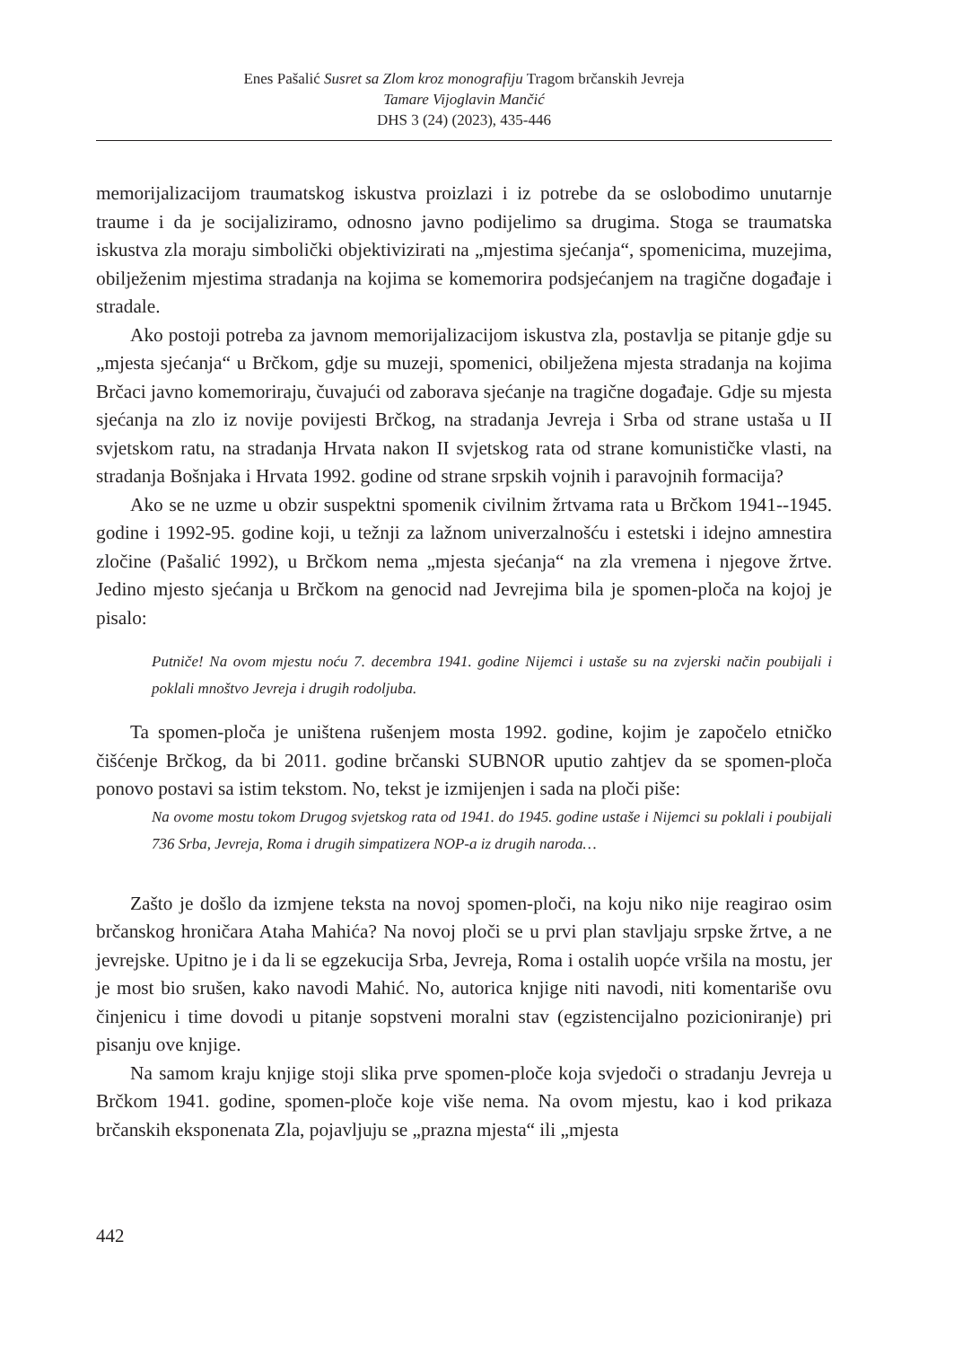Enes Pašalić Susret sa Zlom kroz monografiju Tragom brčanskih Jevreja
Tamare Vijoglavin Mančić
DHS 3 (24) (2023), 435-446
memorijalizacijom traumatskog iskustva proizlazi i iz potrebe da se oslobodimo unutarnje traume i da je socijaliziramo, odnosno javno podijelimo sa drugima. Stoga se traumatska iskustva zla moraju simbolički objektivizirati na „mjestima sjećanja“, spomenicima, muzejima, obilježenim mjestima stradanja na kojima se komemorira podsjećanjem na tragične događaje i stradale.
Ako postoji potreba za javnom memorijalizacijom iskustva zla, postavlja se pitanje gdje su „mjesta sjećanja“ u Brčkom, gdje su muzeji, spomenici, obilježena mjesta stradanja na kojima Brčaci javno komemoriraju, čuvajući od zaborava sjećanje na tragične događaje. Gdje su mjesta sjećanja na zlo iz novije povijesti Brčkog, na stradanja Jevreja i Srba od strane ustaša u II svjetskom ratu, na stradanja Hrvata nakon II svjetskog rata od strane komunističke vlasti, na stradanja Bošnjaka i Hrvata 1992. godine od strane srpskih vojnih i paravojnih formacija?
Ako se ne uzme u obzir suspektni spomenik civilnim žrtvama rata u Brčkom 1941--1945. godine i 1992-95. godine koji, u težnji za lažnom univerzalnošću i estetski i idejno amnestira zločine (Pašalić 1992), u Brčkom nema „mjesta sjećanja“ na zla vremena i njegove žrtve. Jedino mjesto sjećanja u Brčkom na genocid nad Jevrejima bila je spomen-ploča na kojoj je pisalo:
Putniče! Na ovom mjestu noću 7. decembra 1941. godine Nijemci i ustaše su na zvjerski način poubijali i poklali mnoštvo Jevreja i drugih rodoljuba.
Ta spomen-ploča je uništena rušenjem mosta 1992. godine, kojim je započelo etničko čišćenje Brčkog, da bi 2011. godine brčanski SUBNOR uputio zahtjev da se spomen-ploča ponovo postavi sa istim tekstom. No, tekst je izmijenjen i sada na ploči piše:
Na ovome mostu tokom Drugog svjetskog rata od 1941. do 1945. godine ustaše i Nijemci su poklali i poubijali 736 Srba, Jevreja, Roma i drugih simpatizera NOP-a iz drugih naroda…
Zašto je došlo da izmjene teksta na novoj spomen-ploči, na koju niko nije reagirao osim brčanskog hroničara Ataha Mahića? Na novoj ploči se u prvi plan stavljaju srpske žrtve, a ne jevrejske. Upitno je i da li se egzekucija Srba, Jevreja, Roma i ostalih uopće vršila na mostu, jer je most bio srušen, kako navodi Mahić. No, autorica knjige niti navodi, niti komentariše ovu činjenicu i time dovodi u pitanje sopstveni moralni stav (egzistencijalno pozicioniranje) pri pisanju ove knjige.
Na samom kraju knjige stoji slika prve spomen-ploče koja svjedoči o stradanju Jevreja u Brčkom 1941. godine, spomen-ploče koje više nema. Na ovom mjestu, kao i kod prikaza brčanskih eksponenata Zla, pojavljuju se „prazna mjesta“ ili „mjesta
442